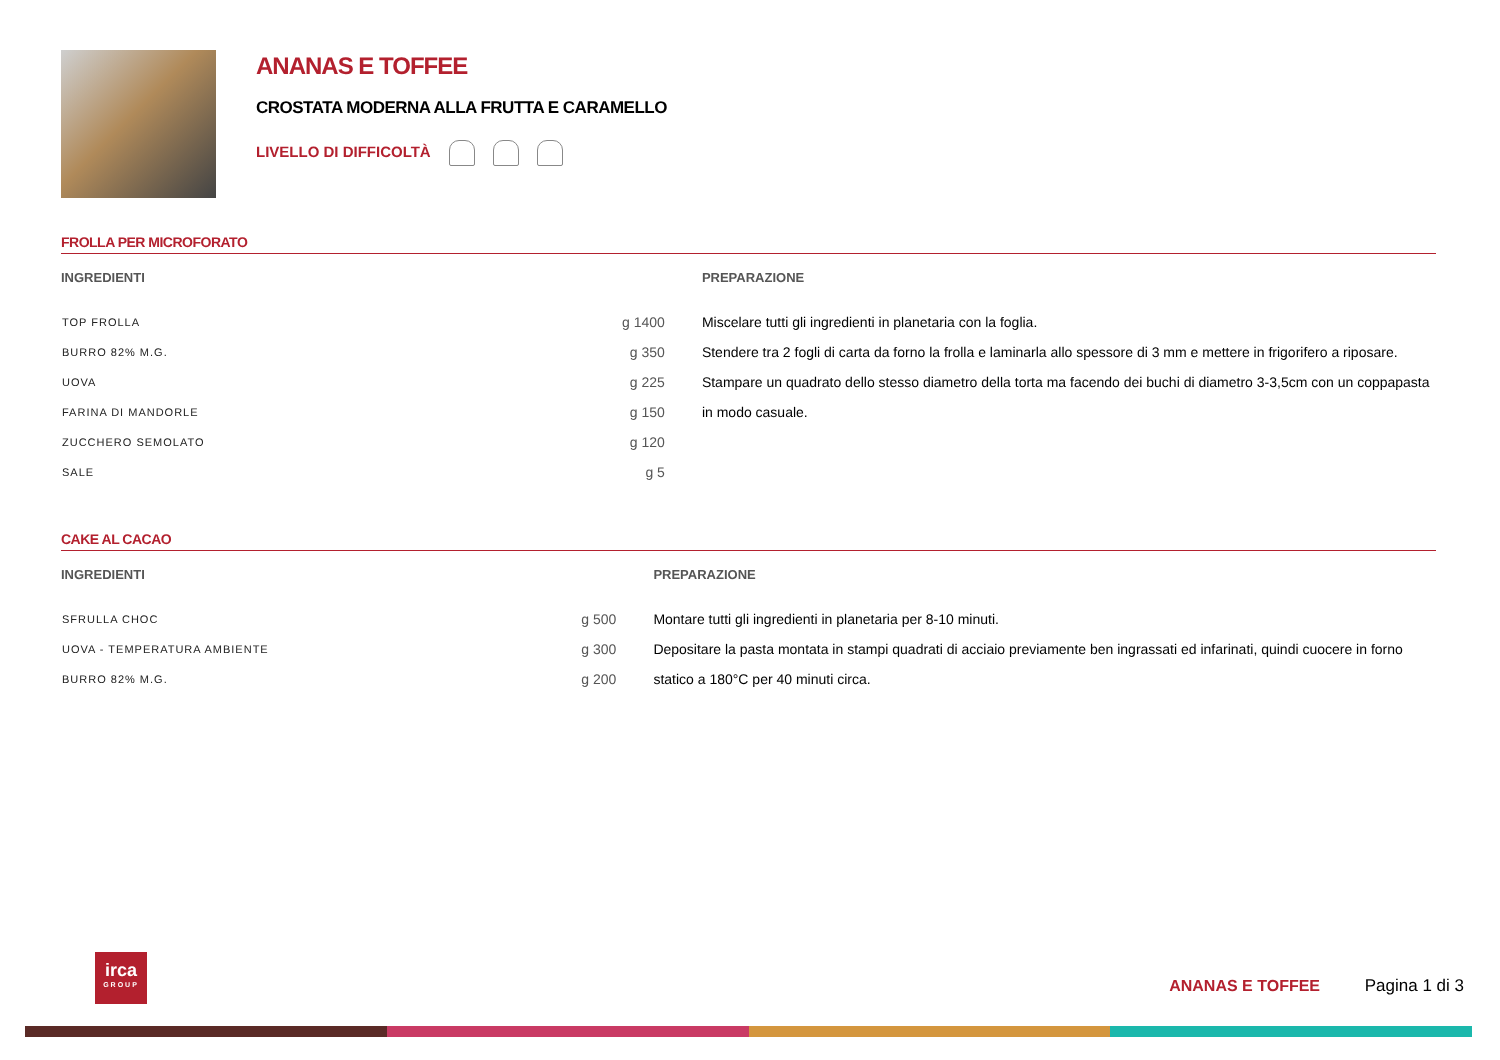ANANAS E TOFFEE
CROSTATA MODERNA ALLA FRUTTA E CARAMELLO
LIVELLO DI DIFFICOLTÀ
FROLLA PER MICROFORATO
INGREDIENTI
| TOP FROLLA | g 1400 |
| BURRO 82% M.G. | g 350 |
| UOVA | g 225 |
| FARINA DI MANDORLE | g 150 |
| ZUCCHERO SEMOLATO | g 120 |
| SALE | g 5 |
PREPARAZIONE
Miscelare tutti gli ingredienti in planetaria con la foglia.
Stendere tra 2 fogli di carta da forno la frolla e laminarla allo spessore di 3 mm e mettere in frigorifero a riposare.
Stampare un quadrato dello stesso diametro della torta ma facendo dei buchi di diametro 3-3,5cm con un coppapasta in modo casuale.
CAKE AL CACAO
INGREDIENTI
| SFRULLA CHOC | g 500 |
| UOVA - TEMPERATURA AMBIENTE | g 300 |
| BURRO 82% M.G. | g 200 |
PREPARAZIONE
Montare tutti gli ingredienti in planetaria per 8-10 minuti.
Depositare la pasta montata in stampi quadrati di acciaio previamente ben ingrassati ed infarinati, quindi cuocere in forno statico a 180°C per 40 minuti circa.
irca
GROUP
ANANAS E TOFFEE Pagina 1 di 3